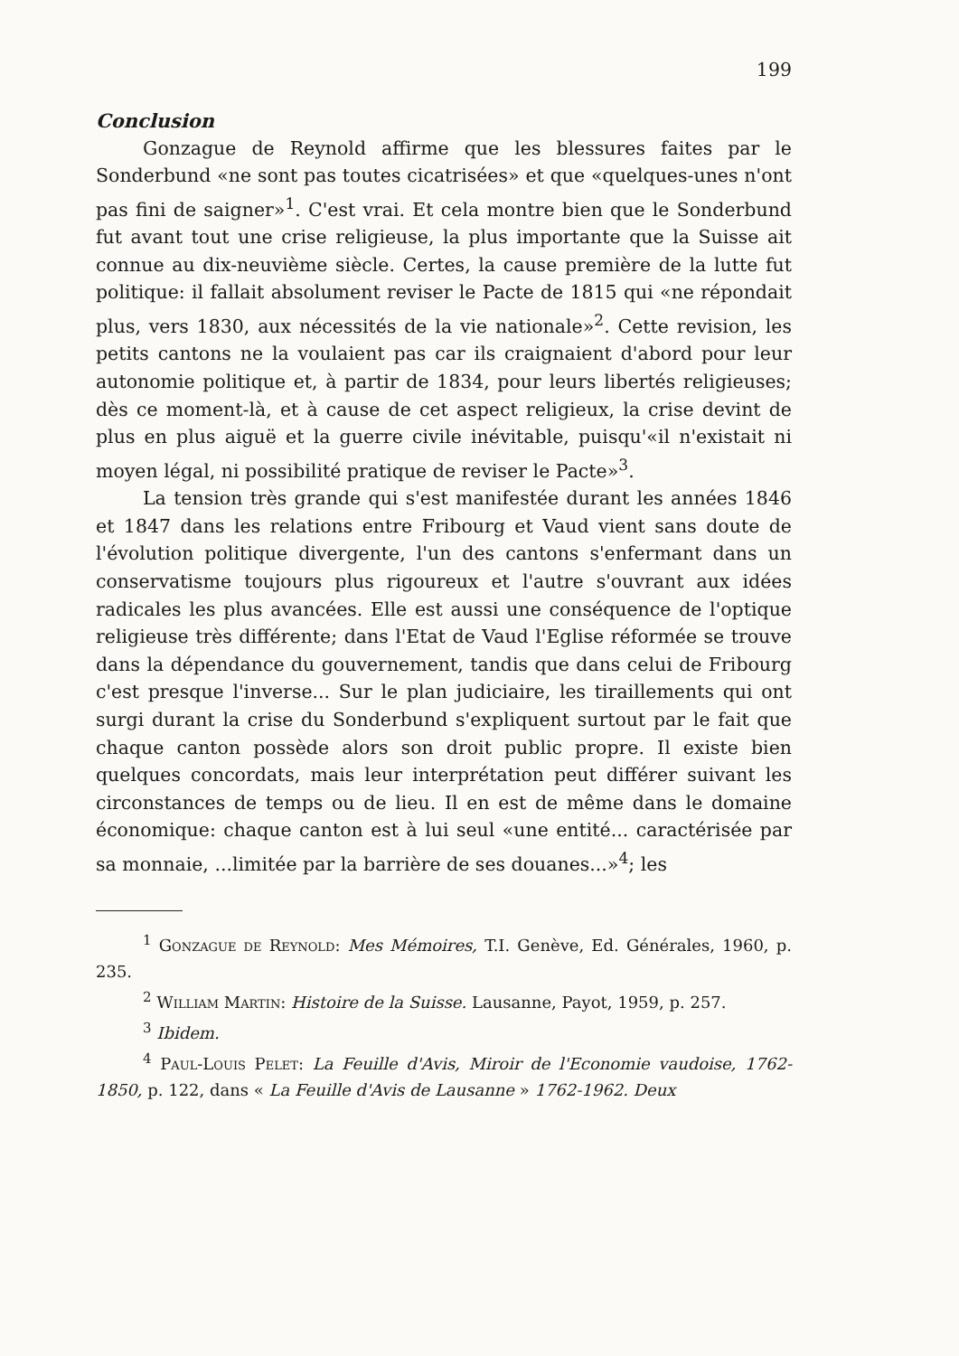199
Conclusion
Gonzague de Reynold affirme que les blessures faites par le Sonderbund «ne sont pas toutes cicatrisées» et que «quelques-unes n'ont pas fini de saigner»<sup>1</sup>. C'est vrai. Et cela montre bien que le Sonderbund fut avant tout une crise religieuse, la plus importante que la Suisse ait connue au dix-neuvième siècle. Certes, la cause première de la lutte fut politique: il fallait absolument reviser le Pacte de 1815 qui «ne répondait plus, vers 1830, aux nécessités de la vie nationale»<sup>2</sup>. Cette revision, les petits cantons ne la voulaient pas car ils craignaient d'abord pour leur autonomie politique et, à partir de 1834, pour leurs libertés religieuses; dès ce moment-là, et à cause de cet aspect religieux, la crise devint de plus en plus aiguë et la guerre civile inévitable, puisqu'«il n'existait ni moyen légal, ni possibilité pratique de reviser le Pacte»<sup>3</sup>.
La tension très grande qui s'est manifestée durant les années 1846 et 1847 dans les relations entre Fribourg et Vaud vient sans doute de l'évolution politique divergente, l'un des cantons s'enfermant dans un conservatisme toujours plus rigoureux et l'autre s'ouvrant aux idées radicales les plus avancées. Elle est aussi une conséquence de l'optique religieuse très différente; dans l'Etat de Vaud l'Eglise réformée se trouve dans la dépendance du gouvernement, tandis que dans celui de Fribourg c'est presque l'inverse... Sur le plan judiciaire, les tiraillements qui ont surgi durant la crise du Sonderbund s'expliquent surtout par le fait que chaque canton possède alors son droit public propre. Il existe bien quelques concordats, mais leur interprétation peut différer suivant les circonstances de temps ou de lieu. Il en est de même dans le domaine économique: chaque canton est à lui seul «une entité... caractérisée par sa monnaie, ...limitée par la barrière de ses douanes...»<sup>4</sup>; les
<sup>1</sup> Gonzague de Reynold: Mes Mémoires, T.I. Genève, Ed. Générales, 1960, p. 235.
<sup>2</sup> William Martin: Histoire de la Suisse. Lausanne, Payot, 1959, p. 257.
<sup>3</sup> Ibidem.
<sup>4</sup> Paul-Louis Pelet: La Feuille d'Avis, Miroir de l'Economie vaudoise, 1762-1850, p. 122, dans « La Feuille d'Avis de Lausanne » 1762-1962. Deux